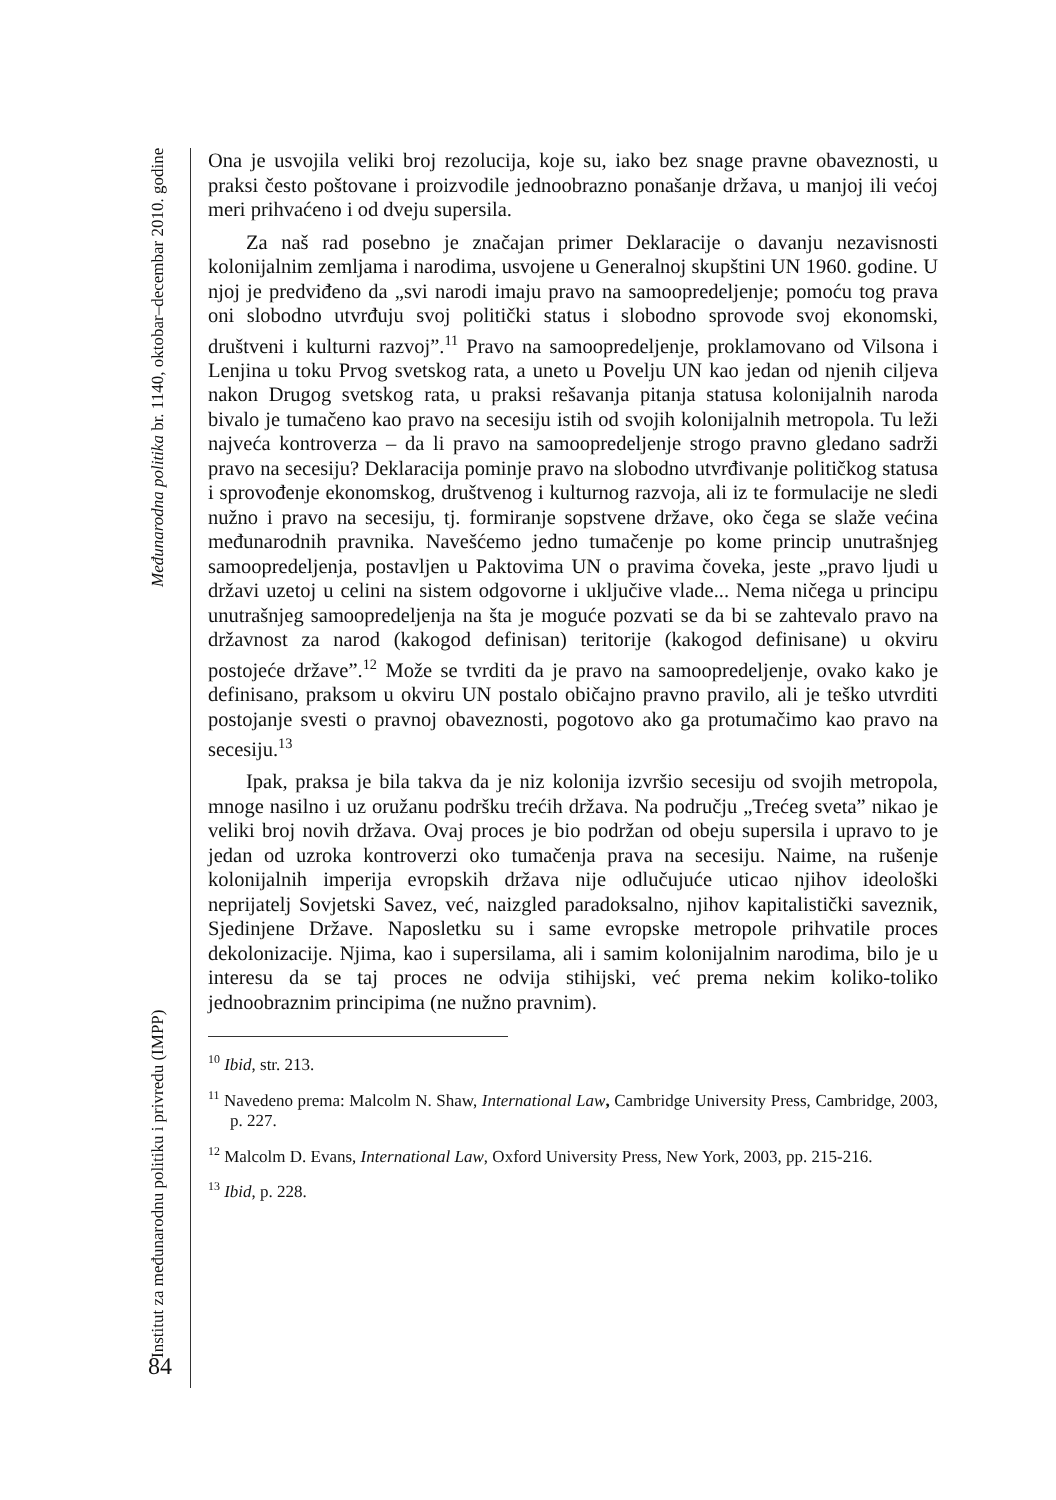Institut za međunarodnu politiku i privredu (IMPP) Međunarodna politika br. 1140, oktobar–decembar 2010. godine
84
Ona je usvojila veliki broj rezolucija, koje su, iako bez snage pravne obaveznosti, u praksi često poštovane i proizvodile jednoobrazno ponašanje država, u manjoj ili većoj meri prihvaćeno i od dveju supersila.
Za naš rad posebno je značajan primer Deklaracije o davanju nezavisnosti kolonijalnim zemljama i narodima, usvojene u Generalnoj skupštini UN 1960. godine. U njoj je predviđeno da „svi narodi imaju pravo na samoopredeljenje; pomoću tog prava oni slobodno utvrđuju svoj politički status i slobodno sprovode svoj ekonomski, društveni i kulturni razvoj”.<sup>11</sup> Pravo na samoopredeljenje, proklamovano od Vilsona i Lenjina u toku Prvog svetskog rata, a uneto u Povelju UN kao jedan od njenih ciljeva nakon Drugog svetskog rata, u praksi rešavanja pitanja statusa kolonijalnih naroda bivalo je tumačeno kao pravo na secesiju istih od svojih kolonijalnih metropola. Tu leži najveća kontroverza – da li pravo na samoopredeljenje strogo pravno gledano sadrži pravo na secesiju? Deklaracija pominje pravo na slobodno utvrđivanje političkog statusa i sprovođenje ekonomskog, društvenog i kulturnog razvoja, ali iz te formulacije ne sledi nužno i pravo na secesiju, tj. formiranje sopstvene države, oko čega se slaže većina međunarodnih pravnika. Navešćemo jedno tumačenje po kome princip unutrašnjeg samoopredeljenja, postavljen u Paktovima UN o pravima čoveka, jeste „pravo ljudi u državi uzetoj u celini na sistem odgovorne i uključive vlade... Nema ničega u principu unutrašnjeg samoopredeljenja na šta je moguće pozvati se da bi se zahtevalo pravo na državnost za narod (kakogod definisan) teritorije (kakogod definisane) u okviru postojeće države”.<sup>12</sup> Može se tvrditi da je pravo na samoopredeljenje, ovako kako je definisano, praksom u okviru UN postalo običajno pravno pravilo, ali je teško utvrditi postojanje svesti o pravnoj obaveznosti, pogotovo ako ga protumačimo kao pravo na secesiju.<sup>13</sup>
Ipak, praksa je bila takva da je niz kolonija izvršio secesiju od svojih metropola, mnoge nasilno i uz oružanu podršku trećih država. Na području „Trećeg sveta” nikao je veliki broj novih država. Ovaj proces je bio podržan od obeju supersila i upravo to je jedan od uzroka kontroverzi oko tumačenja prava na secesiju. Naime, na rušenje kolonijalnih imperija evropskih država nije odlučujuće uticao njihov ideološki neprijatelj Sovjetski Savez, već, naizgled paradoksalno, njihov kapitalistički saveznik, Sjedinjene Države. Naposletku su i same evropske metropole prihvatile proces dekolonizacije. Njima, kao i supersilama, ali i samim kolonijalnim narodima, bilo je u interesu da se taj proces ne odvija stihijski, već prema nekim koliko-toliko jednoobraznim principima (ne nužno pravnim).
<sup>10</sup> Ibid, str. 213.
<sup>11</sup> Navedeno prema: Malcolm N. Shaw, International Law, Cambridge University Press, Cambridge, 2003, p. 227.
<sup>12</sup> Malcolm D. Evans, International Law, Oxford University Press, New York, 2003, pp. 215-216.
<sup>13</sup> Ibid, p. 228.